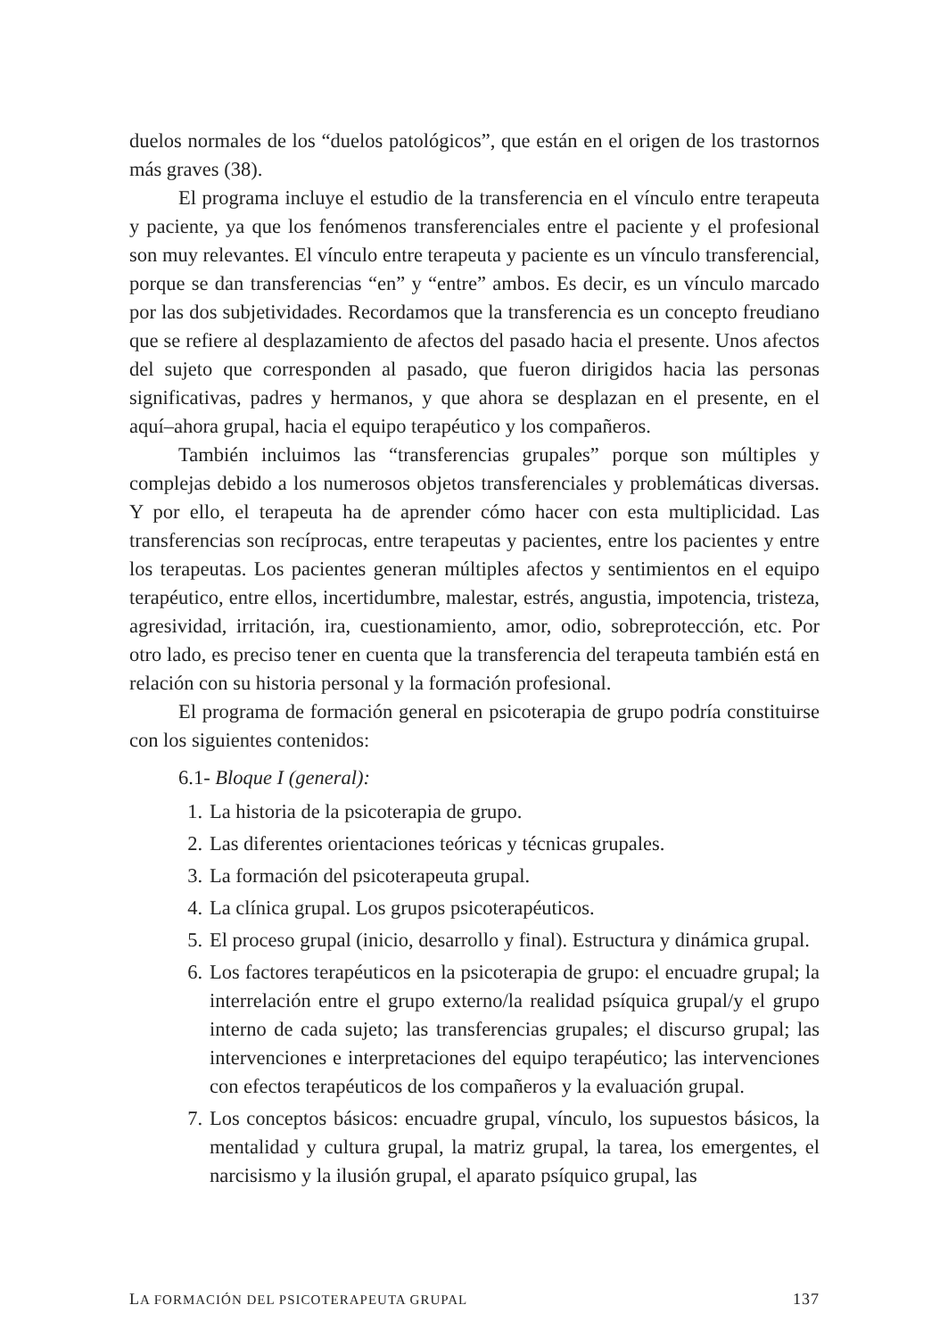duelos normales de los “duelos patológicos”, que están en el origen de los trastornos más graves (38).
El programa incluye el estudio de la transferencia en el vínculo entre terapeuta y paciente, ya que los fenómenos transferenciales entre el paciente y el profesional son muy relevantes. El vínculo entre terapeuta y paciente es un vínculo transferencial, porque se dan transferencias “en” y “entre” ambos. Es decir, es un vínculo marcado por las dos subjetividades. Recordamos que la transferencia es un concepto freudiano que se refiere al desplazamiento de afectos del pasado hacia el presente. Unos afectos del sujeto que corresponden al pasado, que fueron dirigidos hacia las personas significativas, padres y hermanos, y que ahora se desplazan en el presente, en el aquí–ahora grupal, hacia el equipo terapéutico y los compañeros.
También incluimos las “transferencias grupales” porque son múltiples y complejas debido a los numerosos objetos transferenciales y problemáticas diversas. Y por ello, el terapeuta ha de aprender cómo hacer con esta multiplicidad. Las transferencias son recíprocas, entre terapeutas y pacientes, entre los pacientes y entre los terapeutas. Los pacientes generan múltiples afectos y sentimientos en el equipo terapéutico, entre ellos, incertidumbre, malestar, estrés, angustia, impotencia, tristeza, agresividad, irritación, ira, cuestionamiento, amor, odio, sobreprotección, etc. Por otro lado, es preciso tener en cuenta que la transferencia del terapeuta también está en relación con su historia personal y la formación profesional.
El programa de formación general en psicoterapia de grupo podría constituirse con los siguientes contenidos:
6.1- Bloque I (general):
1. La historia de la psicoterapia de grupo.
2. Las diferentes orientaciones teóricas y técnicas grupales.
3. La formación del psicoterapeuta grupal.
4. La clínica grupal. Los grupos psicoterapéuticos.
5. El proceso grupal (inicio, desarrollo y final). Estructura y dinámica grupal.
6. Los factores terapéuticos en la psicoterapia de grupo: el encuadre grupal; la interrelación entre el grupo externo/la realidad psíquica grupal/y el grupo interno de cada sujeto; las transferencias grupales; el discurso grupal; las intervenciones e interpretaciones del equipo terapéutico; las intervenciones con efectos terapéuticos de los compañeros y la evaluación grupal.
7. Los conceptos básicos: encuadre grupal, vínculo, los supuestos básicos, la mentalidad y cultura grupal, la matriz grupal, la tarea, los emergentes, el narcisismo y la ilusión grupal, el aparato psíquico grupal, las
LA FORMACIÓN DEL PSICOTERAPEUTA GRUPAL 137